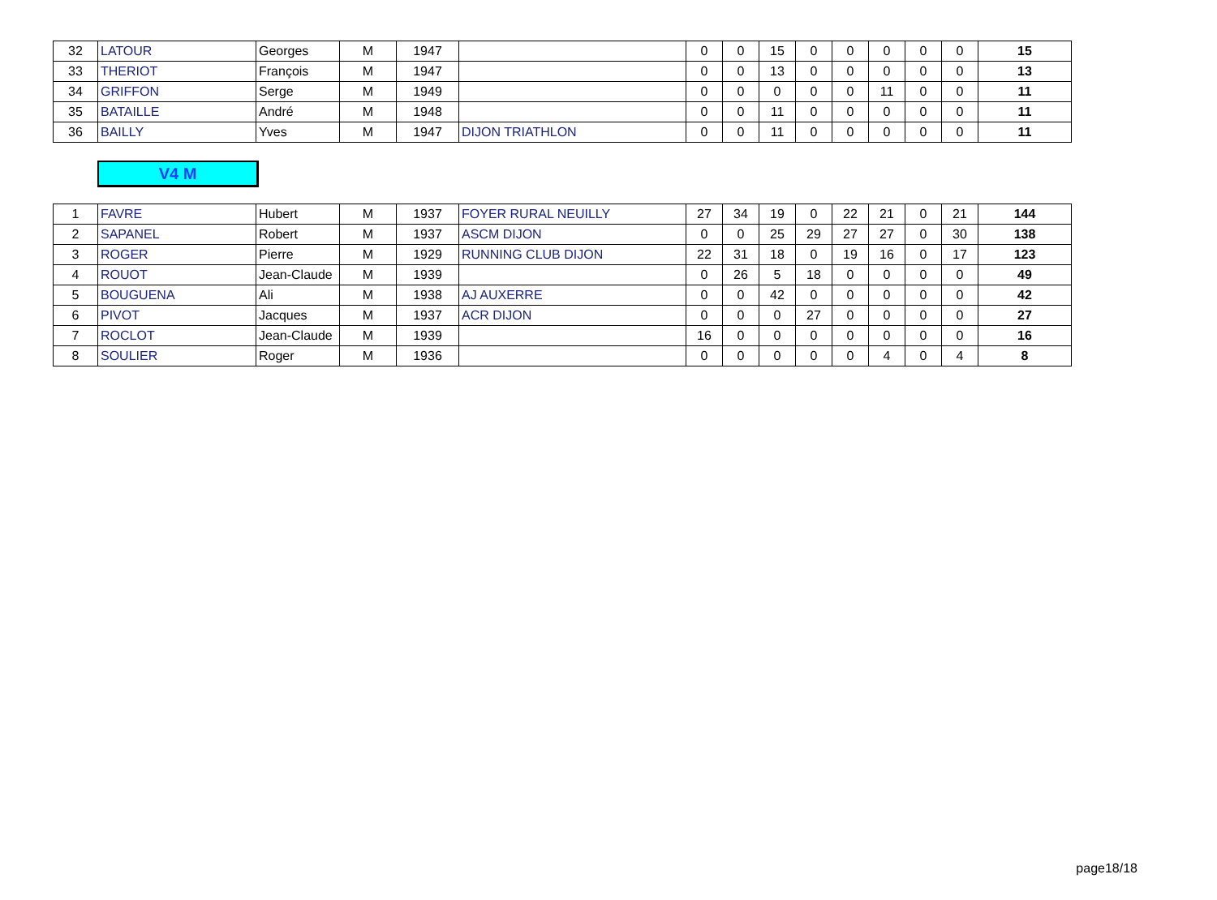| 32 | LATOUR | Georges | M | 1947 | | 0 | 0 | 15 | 0 | 0 | 0 | 0 | 0 | 15 |
| 33 | THERIOT | François | M | 1947 | | 0 | 0 | 13 | 0 | 0 | 0 | 0 | 0 | 13 |
| 34 | GRIFFON | Serge | M | 1949 | | 0 | 0 | 0 | 0 | 0 | 11 | 0 | 0 | 11 |
| 35 | BATAILLE | André | M | 1948 | | 0 | 0 | 11 | 0 | 0 | 0 | 0 | 0 | 11 |
| 36 | BAILLY | Yves | M | 1947 | DIJON TRIATHLON | 0 | 0 | 11 | 0 | 0 | 0 | 0 | 0 | 11 |
V4 M
| 1 | FAVRE | Hubert | M | 1937 | FOYER RURAL NEUILLY | 27 | 34 | 19 | 0 | 22 | 21 | 0 | 21 | 144 |
| 2 | SAPANEL | Robert | M | 1937 | ASCM DIJON | 0 | 0 | 25 | 29 | 27 | 27 | 0 | 30 | 138 |
| 3 | ROGER | Pierre | M | 1929 | RUNNING CLUB DIJON | 22 | 31 | 18 | 0 | 19 | 16 | 0 | 17 | 123 |
| 4 | ROUOT | Jean-Claude | M | 1939 | | 0 | 26 | 5 | 18 | 0 | 0 | 0 | 0 | 49 |
| 5 | BOUGUENA | Ali | M | 1938 | AJ AUXERRE | 0 | 0 | 42 | 0 | 0 | 0 | 0 | 0 | 42 |
| 6 | PIVOT | Jacques | M | 1937 | ACR DIJON | 0 | 0 | 0 | 27 | 0 | 0 | 0 | 0 | 27 |
| 7 | ROCLOT | Jean-Claude | M | 1939 | | 16 | 0 | 0 | 0 | 0 | 0 | 0 | 0 | 16 |
| 8 | SOULIER | Roger | M | 1936 | | 0 | 0 | 0 | 0 | 0 | 4 | 0 | 4 | 8 |
page18/18